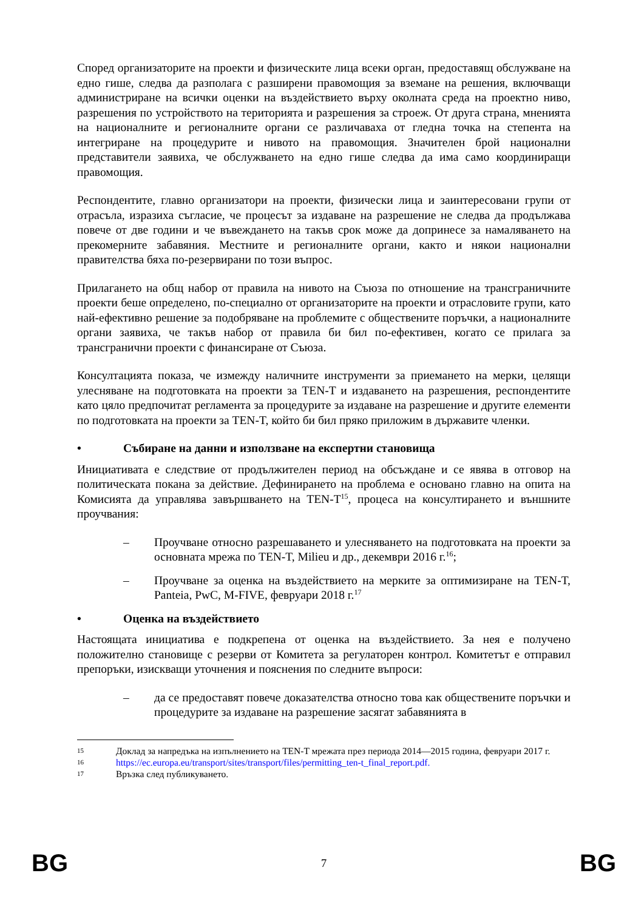Според организаторите на проекти и физическите лица всеки орган, предоставящ обслужване на едно гише, следва да разполага с разширени правомощия за вземане на решения, включващи администриране на всички оценки на въздействието върху околната среда на проектно ниво, разрешения по устройството на територията и разрешения за строеж. От друга страна, мненията на националните и регионалните органи се различаваха от гледна точка на степента на интегриране на процедурите и нивото на правомощия. Значителен брой национални представители заявиха, че обслужването на едно гише следва да има само координиращи правомощия.
Респондентите, главно организатори на проекти, физически лица и заинтересовани групи от отрасъла, изразиха съгласие, че процесът за издаване на разрешение не следва да продължава повече от две години и че въвеждането на такъв срок може да допринесе за намаляването на прекомерните забавяния. Местните и регионалните органи, както и някои национални правителства бяха по-резервирани по този въпрос.
Прилагането на общ набор от правила на нивото на Съюза по отношение на трансграничните проекти беше определено, по-специално от организаторите на проекти и отрасловите групи, като най-ефективно решение за подобряване на проблемите с обществените поръчки, а националните органи заявиха, че такъв набор от правила би бил по-ефективен, когато се прилага за трансгранични проекти с финансиране от Съюза.
Консултацията показа, че измежду наличните инструменти за приемането на мерки, целящи улесняване на подготовката на проекти за TEN-T и издаването на разрешения, респондентите като цяло предпочитат регламента за процедурите за издаване на разрешение и другите елементи по подготовката на проекти за TEN-T, който би бил пряко приложим в държавите членки.
• Събиране на данни и използване на експертни становища
Инициативата е следствие от продължителен период на обсъждане и се явява в отговор на политическата покана за действие. Дефинирането на проблема е основано главно на опита на Комисията да управлява завършването на TEN-T<sup>15</sup>, процеса на консултирането и външните проучвания:
– Проучване относно разрешаването и улесняването на подготовката на проекти за основната мрежа по TEN-T, Milieu и др., декември 2016 г.<sup>16</sup>;
– Проучване за оценка на въздействието на мерките за оптимизиране на TEN-T, Panteia, PwC, M-FIVE, февруари 2018 г.<sup>17</sup>
• Оценка на въздействието
Настоящата инициатива е подкрепена от оценка на въздействието. За нея е получено положително становище с резерви от Комитета за регулаторен контрол. Комитетът е отправил препоръки, изискващи уточнения и пояснения по следните въпроси:
– да се предоставят повече доказателства относно това как обществените поръчки и процедурите за издаване на разрешение засягат забавянията в
15
Доклад за напредъка на изпълнението на TEN-T мрежата през периода 2014—2015 година, февруари 2017 г.
16
https://ec.europa.eu/transport/sites/transport/files/permitting_ten-t_final_report.pdf.
17
Връзка след публикуването.
BG 7 BG